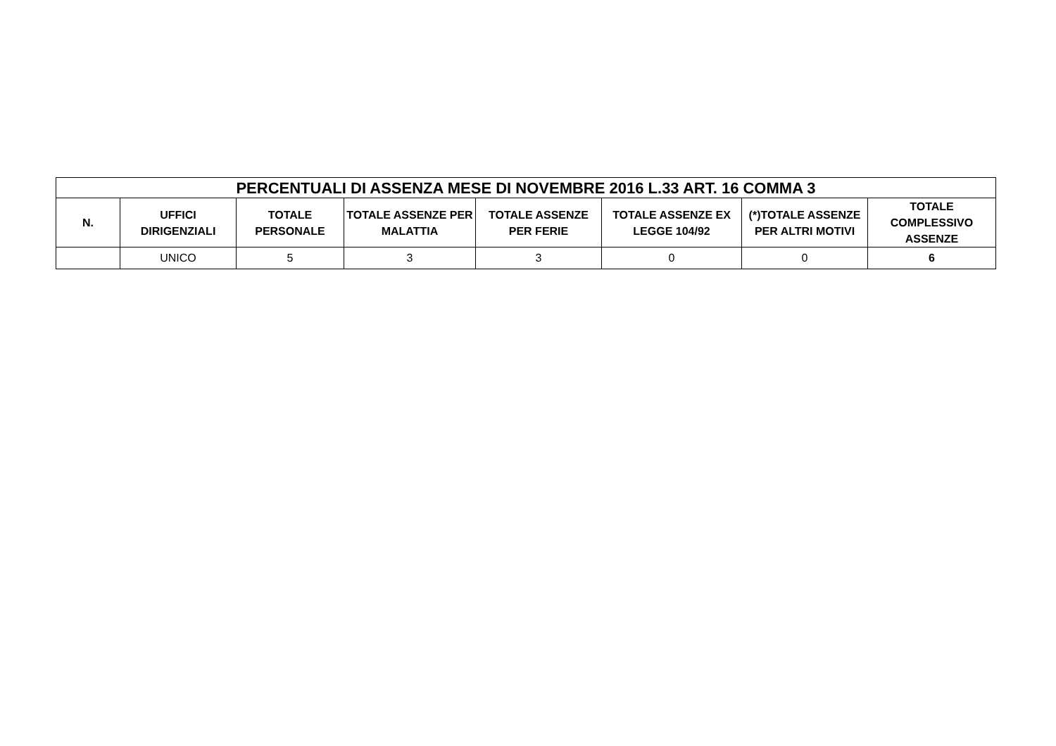| PERCENTUALI DI ASSENZA MESE DI NOVEMBRE 2016 L.33 ART. 16 COMMA 3 | | | | | | | |
| --- | --- | --- | --- | --- | --- | --- | --- |
| N. | UFFICI DIRIGENZIALI | TOTALE PERSONALE | TOTALE ASSENZE PER MALATTIA | TOTALE ASSENZE PER FERIE | TOTALE ASSENZE EX LEGGE 104/92 | (*)TOTALE ASSENZE PER ALTRI MOTIVI | TOTALE COMPLESSIVO ASSENZE |
| | UNICO | 5 | 3 | 3 | 0 | 0 | 6 |